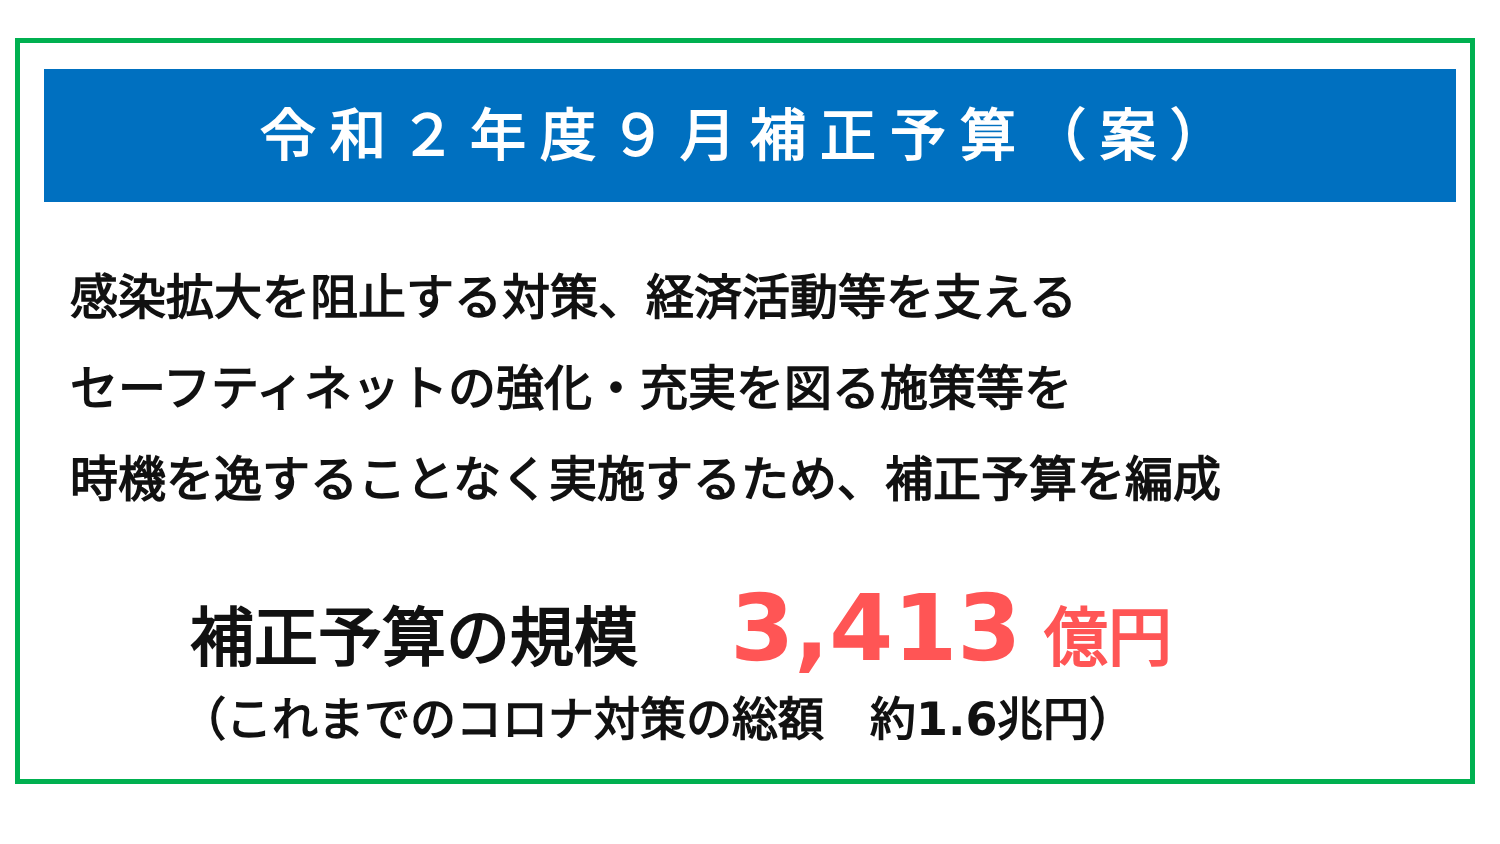令和２年度９月補正予算（案）
感染拡大を阻止する対策、経済活動等を支える
セーフティネットの強化・充実を図る施策等を
時機を逸することなく実施するため、補正予算を編成
補正予算の規模 3,413 億円
（これまでのコロナ対策の総額　約1.6兆円）